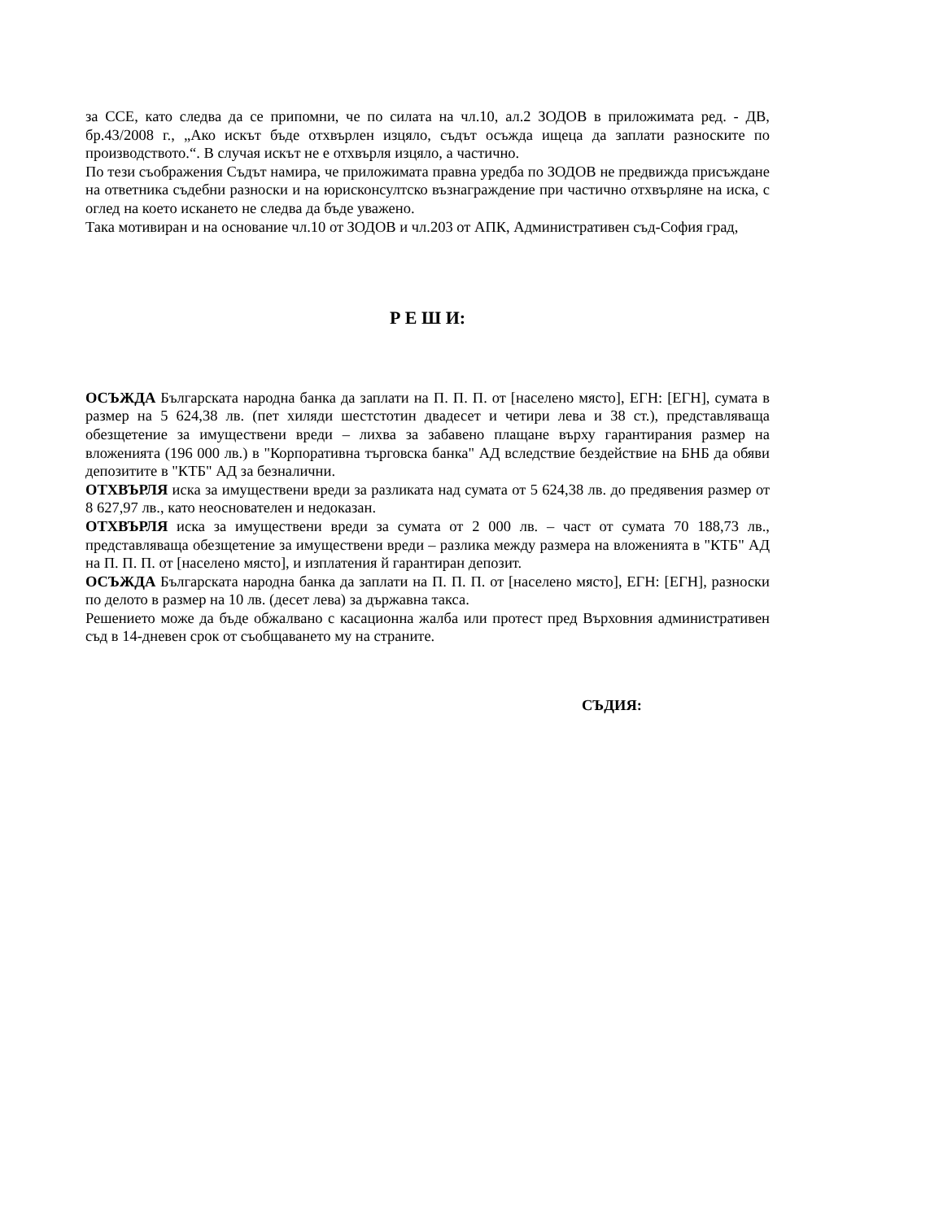за ССЕ, като следва да се припомни, че по силата на чл.10, ал.2 ЗОДОВ в приложимата ред. - ДВ, бр.43/2008 г., „Ако искът бъде отхвърлен изцяло, съдът осъжда ищеца да заплати разноските по производството.“. В случая искът не е отхвърля изцяло, а частично.
По тези съображения Съдът намира, че приложимата правна уредба по ЗОДОВ не предвижда присъждане на ответника съдебни разноски и на юрисконсултско възнаграждение при частично отхвърляне на иска, с оглед на което искането не следва да бъде уважено.
Така мотивиран и на основание чл.10 от ЗОДОВ и чл.203 от АПК, Административен съд-София град,
Р Е Ш И:
ОСЪЖДА Българската народна банка да заплати на П. П. П. от [населено място], ЕГН: [ЕГН], сумата в размер на 5 624,38 лв. (пет хиляди шестстотин двадесет и четири лева и 38 ст.), представляваща обезщетение за имуществени вреди – лихва за забавено плащане върху гарантирания размер на вложенията (196 000 лв.) в "Корпоративна търговска банка" АД вследствие бездействие на БНБ да обяви депозитите в "КТБ" АД за безналични.
ОТХВЪРЛЯ иска за имуществени вреди за разликата над сумата от 5 624,38 лв. до предявения размер от 8 627,97 лв., като неоснователен и недоказан.
ОТХВЪРЛЯ иска за имуществени вреди за сумата от 2 000 лв. – част от сумата 70 188,73 лв., представляваща обезщетение за имуществени вреди – разлика между размера на вложенията в "КТБ" АД на П. П. П. от [населено място], и изплатения й гарантиран депозит.
ОСЪЖДА Българската народна банка да заплати на П. П. П. от [населено място], ЕГН: [ЕГН], разноски по делото в размер на 10 лв. (десет лева) за държавна такса.
Решението може да бъде обжалвано с касационна жалба или протест пред Върховния административен съд в 14-дневен срок от съобщаването му на страните.
СЪДИЯ: